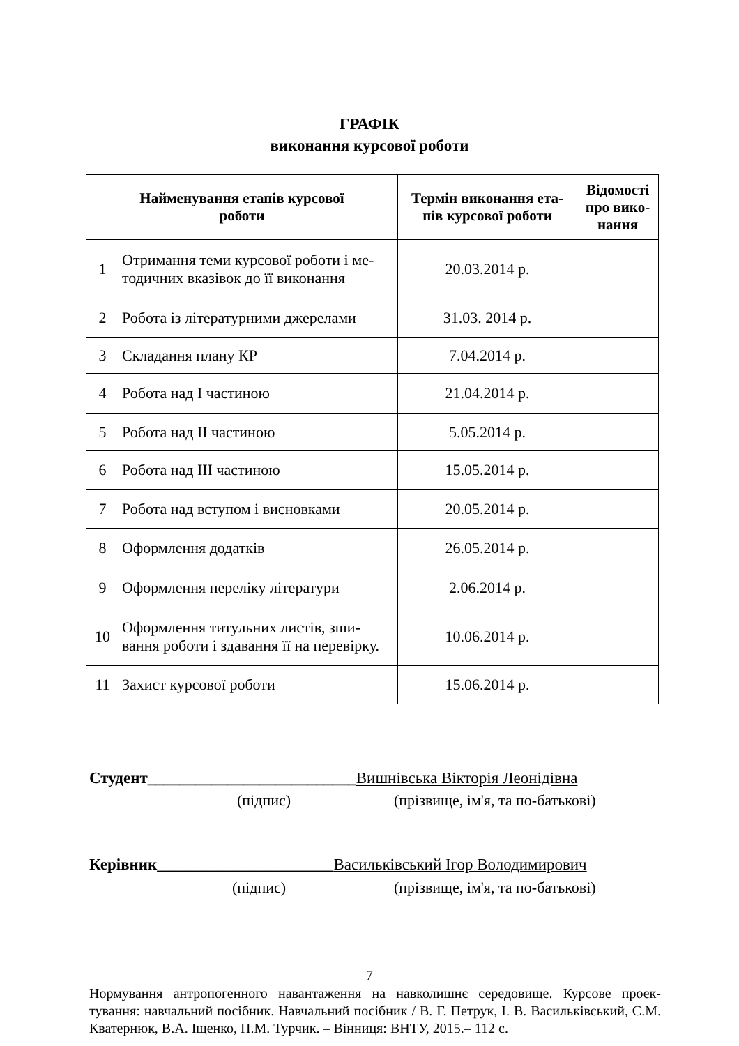ГРАФІК
виконання курсової роботи
| Найменування етапів курсової роботи | | Термін виконання ета- пів курсової роботи | Відомості про вико-нання |
| --- | --- | --- | --- |
| 1 | Отримання теми курсової роботи і ме-тодичних вказівок до її виконання | 20.03.2014 р. | |
| 2 | Робота із літературними джерелами | 31.03. 2014 р. | |
| 3 | Складання плану КР | 7.04.2014 р. | |
| 4 | Робота над I частиною | 21.04.2014 р. | |
| 5 | Робота над II частиною | 5.05.2014 р. | |
| 6 | Робота над III частиною | 15.05.2014 р. | |
| 7 | Робота над вступом і висновками | 20.05.2014 р. | |
| 8 | Оформлення додатків | 26.05.2014 р. | |
| 9 | Оформлення переліку літератури | 2.06.2014 р. | |
| 10 | Оформлення титульних листів, зши-вання роботи і здавання її на перевірку. | 10.06.2014 р. | |
| 11 | Захист курсової роботи | 15.06.2014 р. | |
Студент__________________________Вишнівська Вікторія Леонідівна
(підпис)
(прізвище, ім'я, та по-батькові)
Керівник______________________Васильківський Ігор Володимирович
(підпис)
(прізвище, ім'я, та по-батькові)
7
Нормування антропогенного навантаження на навколишнє середовище. Курсове проек-тування: навчальний посібник. Навчальний посібник / В. Г. Петрук, І. В. Васильківський, С.М. Кватернюк, В.А. Іщенко, П.М. Турчик. – Вінниця: ВНТУ, 2015.– 112 с.